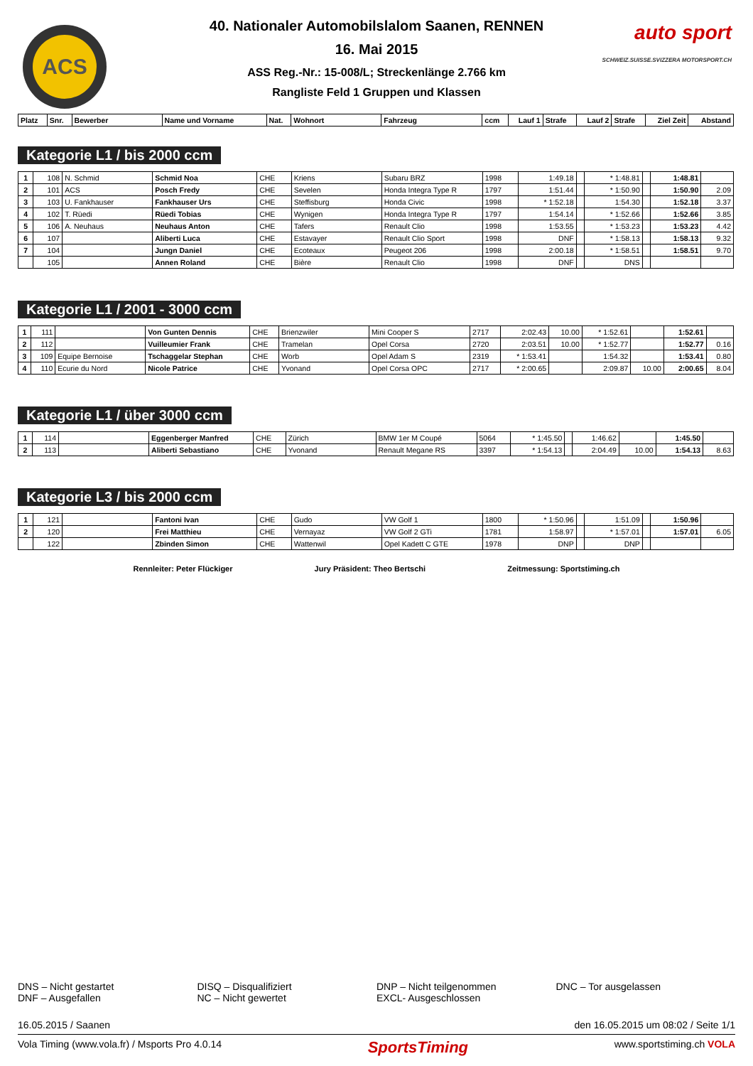ACS
auto sport
SCHWEIZ.SUISSE.SVIZZERA MOTORSPORT.CH
40. Nationaler Automobilslalom Saanen, RENNEN
16. Mai 2015
ASS Reg.-Nr.: 15-008/L; Streckenlänge 2.766 km
Rangliste Feld 1 Gruppen und Klassen
| Platz | Snr. | Bewerber | Name und Vorname | Nat. | Wohnort | Fahrzeug | ccm | Lauf 1 | Strafe | Lauf 2 | Strafe | Ziel Zeit | Abstand |
| --- | --- | --- | --- | --- | --- | --- | --- | --- | --- | --- | --- | --- | --- |
Kategorie L1 / bis 2000 ccm
| 1 | 108 | N. Schmid | Schmid Noa | CHE | Kriens | Subaru BRZ | 1998 | 1:49.18 | | * 1:48.81 | | 1:48.81 | |
| 2 | 101 | ACS | Posch Fredy | CHE | Sevelen | Honda Integra Type R | 1797 | 1:51.44 | | * 1:50.90 | | 1:50.90 | 2.09 |
| 3 | 103 | U. Fankhauser | Fankhauser Urs | CHE | Steffisburg | Honda Civic | 1998 | * 1:52.18 | | 1:54.30 | | 1:52.18 | 3.37 |
| 4 | 102 | T. Rüedi | Rüedi Tobias | CHE | Wynigen | Honda Integra Type R | 1797 | 1:54.14 | | * 1:52.66 | | 1:52.66 | 3.85 |
| 5 | 106 | A. Neuhaus | Neuhaus Anton | CHE | Tafers | Renault Clio | 1998 | 1:53.55 | | * 1:53.23 | | 1:53.23 | 4.42 |
| 6 | 107 | | Aliberti Luca | CHE | Estavayer | Renault Clio Sport | 1998 | DNF | | * 1:58.13 | | 1:58.13 | 9.32 |
| 7 | 104 | | Jungn Daniel | CHE | Ecoteaux | Peugeot 206 | 1998 | 2:00.18 | | * 1:58.51 | | 1:58.51 | 9.70 |
| | 105 | | Annen Roland | CHE | Bière | Renault Clio | 1998 | DNF | | DNS | | | |
Kategorie L1 / 2001 - 3000 ccm
| 1 | 111 | | Von Gunten Dennis | CHE | Brienzwiler | Mini Cooper S | 2717 | 2:02.43 | 10.00 | * 1:52.61 | | 1:52.61 | |
| 2 | 112 | | Vuilleumier Frank | CHE | Tramelan | Opel Corsa | 2720 | 2:03.51 | 10.00 | * 1:52.77 | | 1:52.77 | 0.16 |
| 3 | 109 | Equipe Bernoise | Tschaggelar Stephan | CHE | Worb | Opel Adam S | 2319 | * 1:53.41 | | 1:54.32 | | 1:53.41 | 0.80 |
| 4 | 110 | Ecurie du Nord | Nicole Patrice | CHE | Yvonand | Opel Corsa OPC | 2717 | * 2:00.65 | | 2:09.87 | 10.00 | 2:00.65 | 8.04 |
Kategorie L1 / über 3000 ccm
| 1 | 114 | | Eggenberger Manfred | CHE | Zürich | BMW 1er M Coupé | 5064 | * 1:45.50 | | 1:46.62 | | 1:45.50 | |
| 2 | 113 | | Aliberti Sebastiano | CHE | Yvonand | Renault Megane RS | 3397 | * 1:54.13 | | 2:04.49 | 10.00 | 1:54.13 | 8.63 |
Kategorie L3 / bis 2000 ccm
| 1 | 121 | | Fantoni Ivan | CHE | Gudo | VW Golf 1 | 1800 | * 1:50.96 | | 1:51.09 | | 1:50.96 | |
| 2 | 120 | | Frei Matthieu | CHE | Vernayaz | VW Golf 2 GTi | 1781 | 1:58.97 | | * 1:57.01 | | 1:57.01 | 6.05 |
| | 122 | | Zbinden Simon | CHE | Wattenwil | Opel Kadett C GTE | 1978 | DNP | | DNP | | | |
Rennleiter: Peter Flückiger Jury Präsident: Theo Bertschi Zeitmessung: Sportstiming.ch
DNS – Nicht gestartet
DNF – Ausgefallen
DISQ – Disqualifiziert
NC – Nicht gewertet
DNP – Nicht teilgenommen
EXCL- Ausgeschlossen
DNC – Tor ausgelassen
16.05.2015 / Saanen den 16.05.2015 um 08:02 / Seite 1/1
Vola Timing (www.vola.fr) / Msports Pro 4.0.14 SportsTiming www.sportstiming.ch VOLA